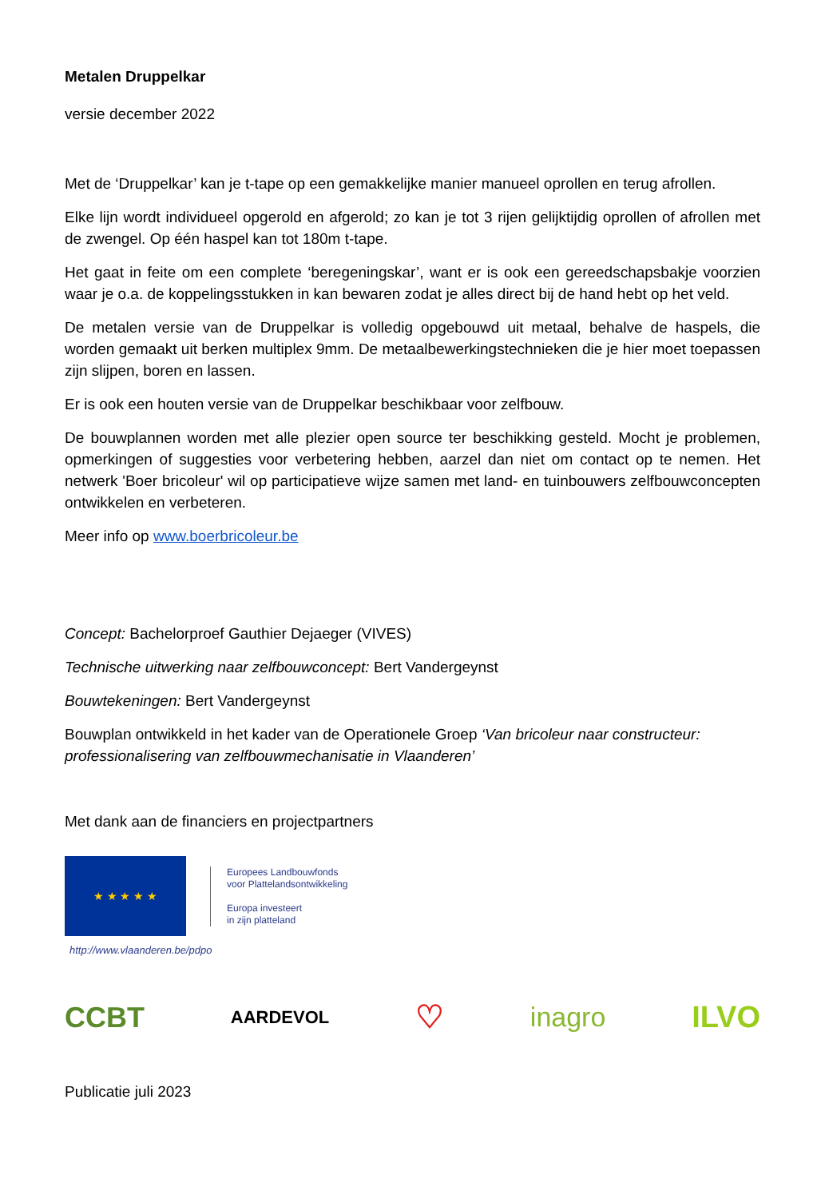Metalen Druppelkar
versie december 2022
Met de ‘Druppelkar’ kan je t-tape op een gemakkelijke manier manueel oprollen en terug afrollen.
Elke lijn wordt individueel opgerold en afgerold; zo kan je tot 3 rijen gelijktijdig oprollen of afrollen met de zwengel. Op één haspel kan tot 180m t-tape.
Het gaat in feite om een complete ‘beregeningskar’, want er is ook een gereedschapsbakje voorzien waar je o.a. de koppelingsstukken in kan bewaren zodat je alles direct bij de hand hebt op het veld.
De metalen versie van de Druppelkar is volledig opgebouwd uit metaal, behalve de haspels, die worden gemaakt uit berken multiplex 9mm. De metaalbewerkingstechnieken die je hier moet toepassen zijn slijpen, boren en lassen.
Er is ook een houten versie van de Druppelkar beschikbaar voor zelfbouw.
De bouwplannen worden met alle plezier open source ter beschikking gesteld. Mocht je problemen, opmerkingen of suggesties voor verbetering hebben, aarzel dan niet om contact op te nemen. Het netwerk 'Boer bricoleur' wil op participatieve wijze samen met land- en tuinbouwers zelfbouwconcepten ontwikkelen en verbeteren.
Meer info op www.boerbricoleur.be
Concept: Bachelorproef Gauthier Dejaeger (VIVES)
Technische uitwerking naar zelfbouwconcept: Bert Vandergeynst
Bouwtekeningen: Bert Vandergeynst
Bouwplan ontwikkeld in het kader van de Operationele Groep ‘Van bricoleur naar constructeur: professionalisering van zelfbouwmechanisatie in Vlaanderen’
Met dank aan de financiers en projectpartners
★ ★ ★ ★ ★
Europees Landbouwfonds
voor Plattelandsontwikkeling
Europa investeert
in zijn platteland
http://www.vlaanderen.be/pdpo
CCBT AARDEVOL ♡ inagro ILVO
Publicatie juli 2023